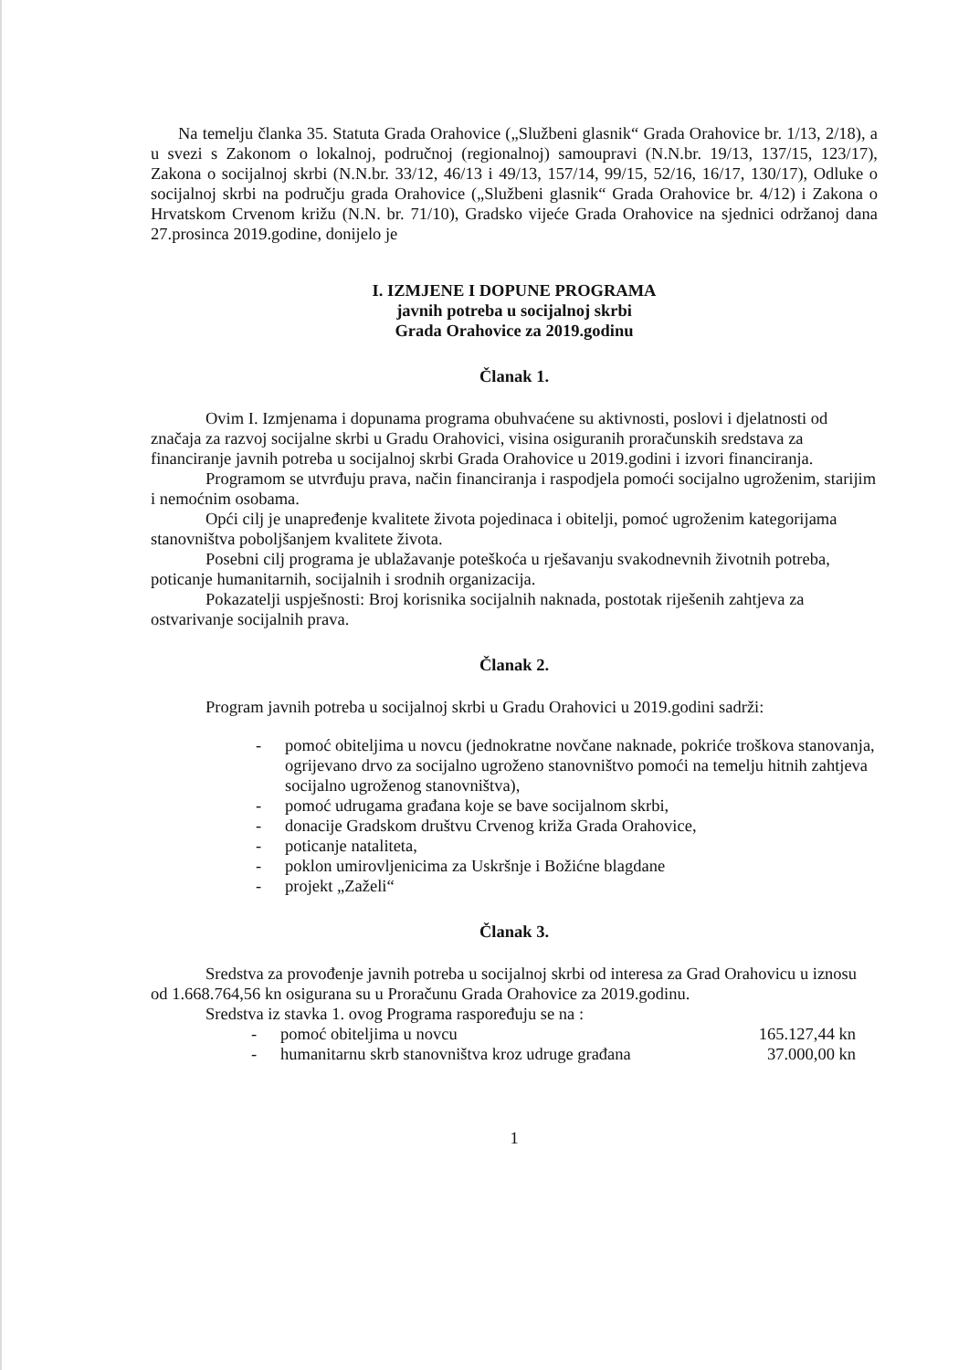Na temelju članka 35. Statuta Grada Orahovice („Službeni glasnik“ Grada Orahovice br. 1/13, 2/18), a u svezi s Zakonom o lokalnoj, područnoj (regionalnoj) samoupravi (N.N.br. 19/13, 137/15, 123/17), Zakona o socijalnoj skrbi (N.N.br. 33/12, 46/13 i 49/13, 157/14, 99/15, 52/16, 16/17, 130/17), Odluke o socijalnoj skrbi na području grada Orahovice („Službeni glasnik“ Grada Orahovice br. 4/12) i Zakona o Hrvatskom Crvenom križu (N.N. br. 71/10), Gradsko vijeće Grada Orahovice na sjednici održanoj dana 27.prosinca 2019.godine, donijelo je
I. IZMJENE I DOPUNE PROGRAMA
javnih potreba u socijalnoj skrbi
Grada Orahovice za 2019.godinu
Članak 1.
Ovim I. Izmjenama i dopunama programa obuhvaćene su aktivnosti, poslovi i djelatnosti od značaja za razvoj socijalne skrbi u Gradu Orahovici, visina osiguranih proračunskih sredstava za financiranje javnih potreba u socijalnoj skrbi Grada Orahovice u 2019.godini i izvori financiranja.
Programom se utvrđuju prava, način financiranja i raspodjela pomoći socijalno ugroženim, starijim i nemoćnim osobama.
Opći cilj je unapređenje kvalitete života pojedinaca i obitelji, pomoć ugroženim kategorijama stanovništva poboljšanjem kvalitete života.
Posebni cilj programa je ublažavanje poteškoća u rješavanju svakodnevnih životnih potreba, poticanje humanitarnih, socijalnih i srodnih organizacija.
Pokazatelji uspješnosti: Broj korisnika socijalnih naknada, postotak riješenih zahtjeva za ostvarivanje socijalnih prava.
Članak 2.
Program javnih potreba u socijalnoj skrbi u Gradu Orahovici u 2019.godini sadrži:
- pomoć obiteljima u novcu (jednokratne novčane naknade, pokriće troškova stanovanja, ogrijevano drvo za socijalno ugroženo stanovništvo pomoći na temelju hitnih zahtjeva socijalno ugroženog stanovništva),
- pomoć udrugama građana koje se bave socijalnom skrbi,
- donacije Gradskom društvu Crvenog križa Grada Orahovice,
- poticanje nataliteta,
- poklon umirovljenicima za Uskršnje i Božićne blagdane
- projekt „Zaželi“
Članak 3.
Sredstva za provođenje javnih potreba u socijalnoj skrbi od interesa za Grad Orahovicu u iznosu od 1.668.764,56 kn osigurana su u Proračunu Grada Orahovice za 2019.godinu.
Sredstva iz stavka 1. ovog Programa raspoređuju se na :
- pomoć obiteljima u novcu 165.127,44 kn
- humanitarnu skrb stanovništva kroz udruge građana 37.000,00 kn
1